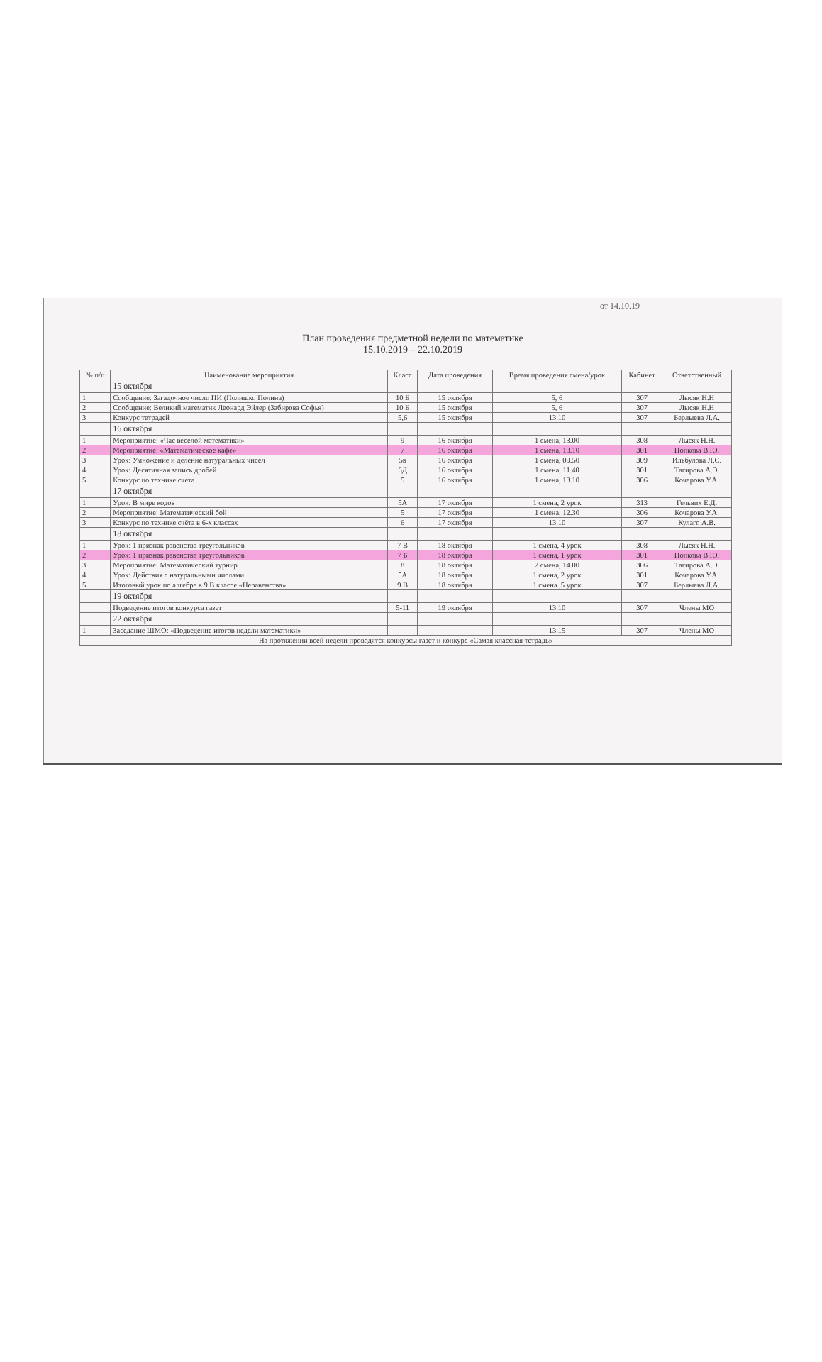от 14.10.19
План проведения предметной недели по математике
15.10.2019 – 22.10.2019
| № п/п | Наименование мероприятия | Класс | Дата проведения | Время проведения смена/урок | Кабинет | Ответственный |
| --- | --- | --- | --- | --- | --- | --- |
| | 15 октября | | | | | |
| 1 | Сообщение: Загадочное число ПИ (Полишко Полина) | 10 Б | 15 октября | 5, 6 | 307 | Лысяк Н.Н |
| 2 | Сообщение: Великий математик Леонард Эйлер (Забирова Софья) | 10 Б | 15 октября | 5, 6 | 307 | Лысяк Н.Н |
| 3 | Конкурс тетрадей | 5,6 | 15 октября | 13.10 | 307 | Берлыева Л.А. |
| | 16 октября | | | | | |
| 1 | Мероприятие: «Час веселой математики» | 9 | 16 октября | 1 смена, 13.00 | 308 | Лысяк Н.Н. |
| 2 | Мероприятие: «Математическое кафе» | 7 | 16 октября | 1 смена, 13.10 | 301 | Попкова В.Ю. |
| 3 | Урок: Умножение и деление натуральных чисел | 5в | 16 октября | 1 смена, 09.50 | 309 | Ильбулова Л.С. |
| 4 | Урок: Десятичная запись дробей | 6Д | 16 октября | 1 смена, 11.40 | 301 | Тагирова А.Э. |
| 5 | Конкурс по технике счета | 5 | 16 октября | 1 смена, 13.10 | 306 | Кочарова У.А. |
| | 17 октября | | | | | |
| 1 | Урок: В мире кодов | 5А | 17 октября | 1 смена, 2 урок | 313 | Гельвих Е.Д. |
| 2 | Мероприятие: Математический бой | 5 | 17 октября | 1 смена, 12.30 | 306 | Кочарова У.А. |
| 3 | Конкурс по технике счёта в 6-х классах | 6 | 17 октября | 13.10 | 307 | Кулаго А.В. |
| | 18 октября | | | | | |
| 1 | Урок: 1 признак равенства треугольников | 7 В | 18 октября | 1 смена, 4 урок | 308 | Лысяк Н.Н. |
| 2 | Урок: 1 признак равенства треугольников | 7 Б | 18 октября | 1 смена, 1 урок | 301 | Попкова В.Ю. |
| 3 | Мероприятие: Математический турнир | 8 | 18 октября | 2 смена, 14.00 | 306 | Тагирова А.Э. |
| 4 | Урок: Действия с натуральными числами | 5А | 18 октября | 1 смена, 2 урок | 301 | Кочарова У.А. |
| 5 | Итоговый урок по алгебре в 9 В классе «Неравенства» | 9 В | 18 октября | 1 смена ,5 урок | 307 | Берлыева Л.А. |
| | 19 октября | | | | | |
| | Подведение итогов конкурса газет | 5-11 | 19 октября | 13.10 | 307 | Члены МО |
| | 22 октября | | | | | |
| 1 | Заседание ШМО: «Подведение итогов недели математики» | | | 13.15 | 307 | Члены МО |
| На протяжении всей недели проводятся конкурсы газет и конкурс «Самая классная тетрадь» | | | | | | |